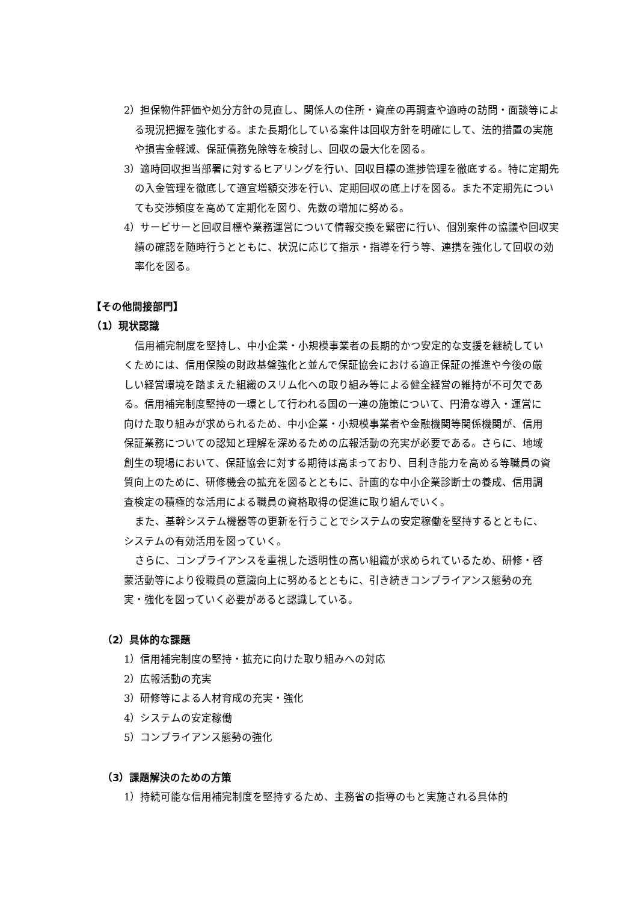2）担保物件評価や処分方針の見直し、関係人の住所・資産の再調査や適時の訪問・面談等による現況把握を強化する。また長期化している案件は回収方針を明確にして、法的措置の実施や損害金軽減、保証債務免除等を検討し、回収の最大化を図る。
3）適時回収担当部署に対するヒアリングを行い、回収目標の進捗管理を徹底する。特に定期先の入金管理を徹底して適宜増額交渉を行い、定期回収の底上げを図る。また不定期先についても交渉頻度を高めて定期化を図り、先数の増加に努める。
4）サービサーと回収目標や業務運営について情報交換を緊密に行い、個別案件の協議や回収実績の確認を随時行うとともに、状況に応じて指示・指導を行う等、連携を強化して回収の効率化を図る。
【その他間接部門】
（1）現状認識
信用補完制度を堅持し、中小企業・小規模事業者の長期的かつ安定的な支援を継続していくためには、信用保険の財政基盤強化と並んで保証協会における適正保証の推進や今後の厳しい経営環境を踏まえた組織のスリム化への取り組み等による健全経営の維持が不可欠である。信用補完制度堅持の一環として行われる国の一連の施策について、円滑な導入・運営に向けた取り組みが求められるため、中小企業・小規模事業者や金融機関等関係機関が、信用保証業務についての認知と理解を深めるための広報活動の充実が必要である。さらに、地域創生の現場において、保証協会に対する期待は高まっており、目利き能力を高める等職員の資質向上のために、研修機会の拡充を図るとともに、計画的な中小企業診断士の養成、信用調査検定の積極的な活用による職員の資格取得の促進に取り組んでいく。
また、基幹システム機器等の更新を行うことでシステムの安定稼働を堅持するとともに、システムの有効活用を図っていく。
さらに、コンプライアンスを重視した透明性の高い組織が求められているため、研修・啓蒙活動等により役職員の意識向上に努めるとともに、引き続きコンプライアンス態勢の充実・強化を図っていく必要があると認識している。
（2）具体的な課題
1）信用補完制度の堅持・拡充に向けた取り組みへの対応
2）広報活動の充実
3）研修等による人材育成の充実・強化
4）システムの安定稼働
5）コンプライアンス態勢の強化
（3）課題解決のための方策
1）持続可能な信用補完制度を堅持するため、主務省の指導のもと実施される具体的